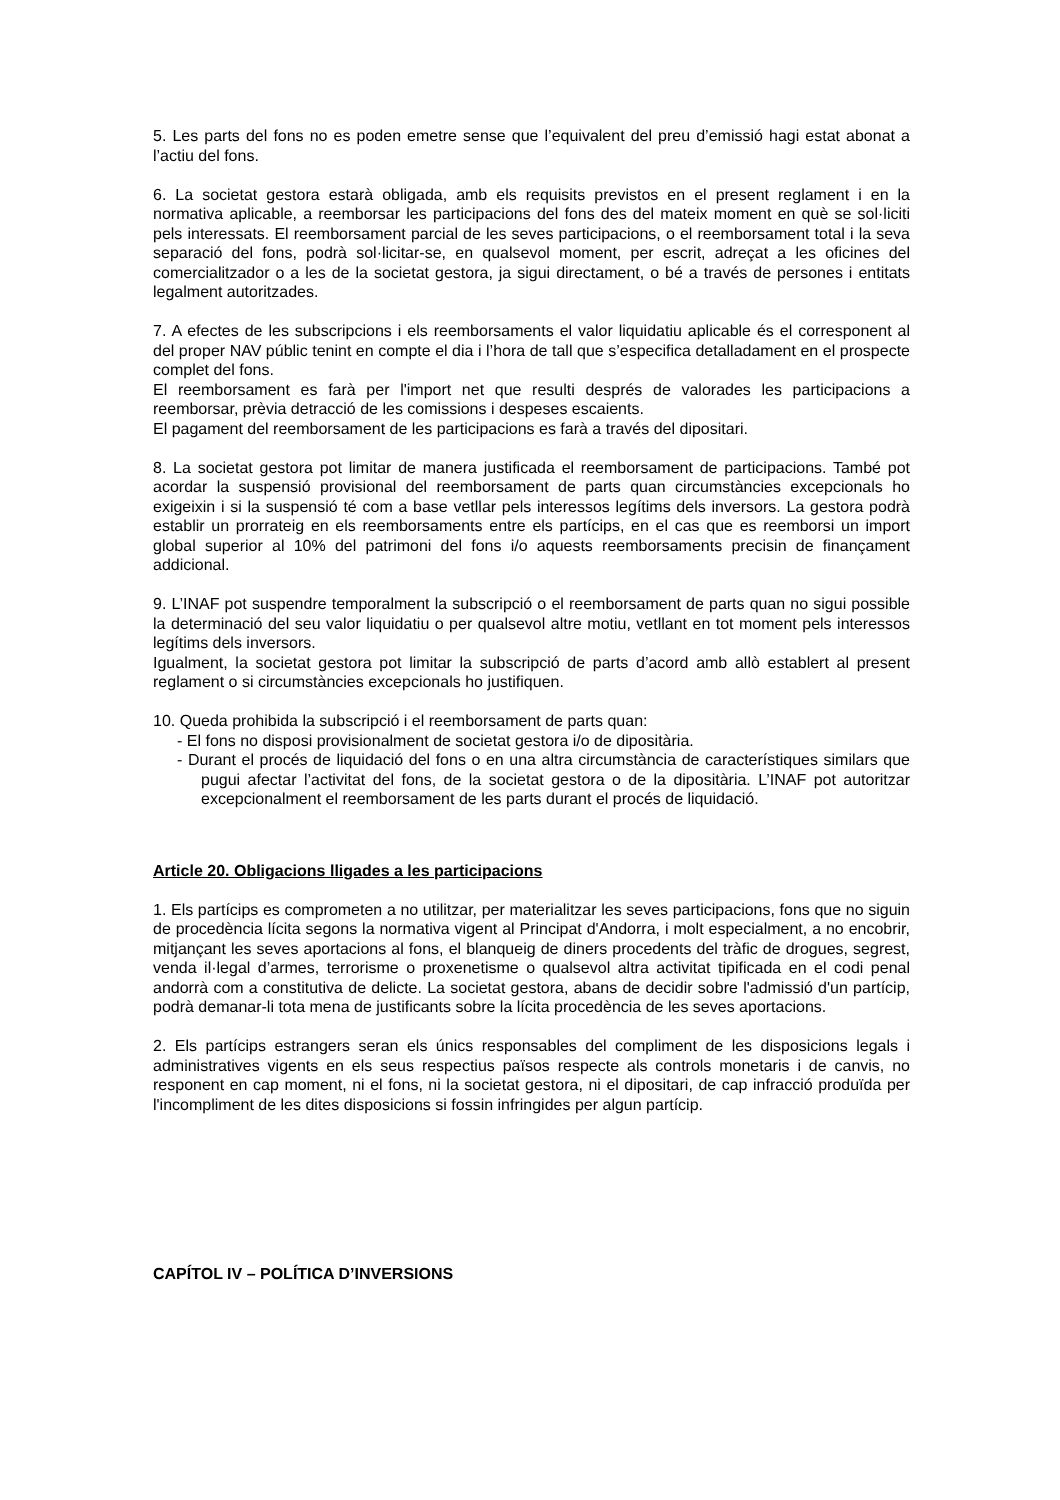5. Les parts del fons no es poden emetre sense que l’equivalent del preu d’emissió hagi estat abonat a l’actiu del fons.
6. La societat gestora estarà obligada, amb els requisits previstos en el present reglament i en la normativa aplicable, a reemborsar les participacions del fons des del mateix moment en què se sol·liciti pels interessats. El reemborsament parcial de les seves participacions, o el reemborsament total i la seva separació del fons, podrà sol·licitar-se, en qualsevol moment, per escrit, adreçat a les oficines del comercialitzador o a les de la societat gestora, ja sigui directament, o bé a través de persones i entitats legalment autoritzades.
7. A efectes de les subscripcions i els reemborsaments el valor liquidatiu aplicable és el corresponent al del proper NAV públic tenint en compte el dia i l’hora de tall que s’especifica detalladament en el prospecte complet del fons.
El reemborsament es farà per l'import net que resulti després de valorades les participacions a reemborsar, prèvia detracció de les comissions i despeses escaients.
El pagament del reemborsament de les participacions es farà a través del dipositari.
8. La societat gestora pot limitar de manera justificada el reemborsament de participacions. També pot acordar la suspensió provisional del reemborsament de parts quan circumstàncies excepcionals ho exigeixin i si la suspensió té com a base vetllar pels interessos legítims dels inversors. La gestora podrà establir un prorrateig en els reemborsaments entre els partícips, en el cas que es reemborsi un import global superior al 10% del patrimoni del fons i/o aquests reemborsaments precisin de finançament addicional.
9. L’INAF pot suspendre temporalment la subscripció o el reemborsament de parts quan no sigui possible la determinació del seu valor liquidatiu o per qualsevol altre motiu, vetllant en tot moment pels interessos legítims dels inversors.
Igualment, la societat gestora pot limitar la subscripció de parts d’acord amb allò establert al present reglament o si circumstàncies excepcionals ho justifiquen.
10. Queda prohibida la subscripció i el reemborsament de parts quan:
- El fons no disposi provisionalment de societat gestora i/o de dipositària.
- Durant el procés de liquidació del fons o en una altra circumstància de característiques similars que pugui afectar l’activitat del fons, de la societat gestora o de la dipositària. L’INAF pot autoritzar excepcionalment el reemborsament de les parts durant el procés de liquidació.
Article 20. Obligacions lligades a les participacions
1. Els partícips es comprometen a no utilitzar, per materialitzar les seves participacions, fons que no siguin de procedència lícita segons la normativa vigent al Principat d'Andorra, i molt especialment, a no encobrir, mitjançant les seves aportacions al fons, el blanqueig de diners procedents del tràfic de drogues, segrest, venda il·legal d’armes, terrorisme o proxenetisme o qualsevol altra activitat tipificada en el codi penal andorrà com a constitutiva de delicte. La societat gestora, abans de decidir sobre l'admissió d'un partícip, podrà demanar-li tota mena de justificants sobre la lícita procedència de les seves aportacions.
2. Els partícips estrangers seran els únics responsables del compliment de les disposicions legals i administratives vigents en els seus respectius països respecte als controls monetaris i de canvis, no responent en cap moment, ni el fons, ni la societat gestora, ni el dipositari, de cap infracció produïda per l'incompliment de les dites disposicions si fossin infringides per algun partícip.
CAPÍTOL IV – POLÍTICA D’INVERSIONS